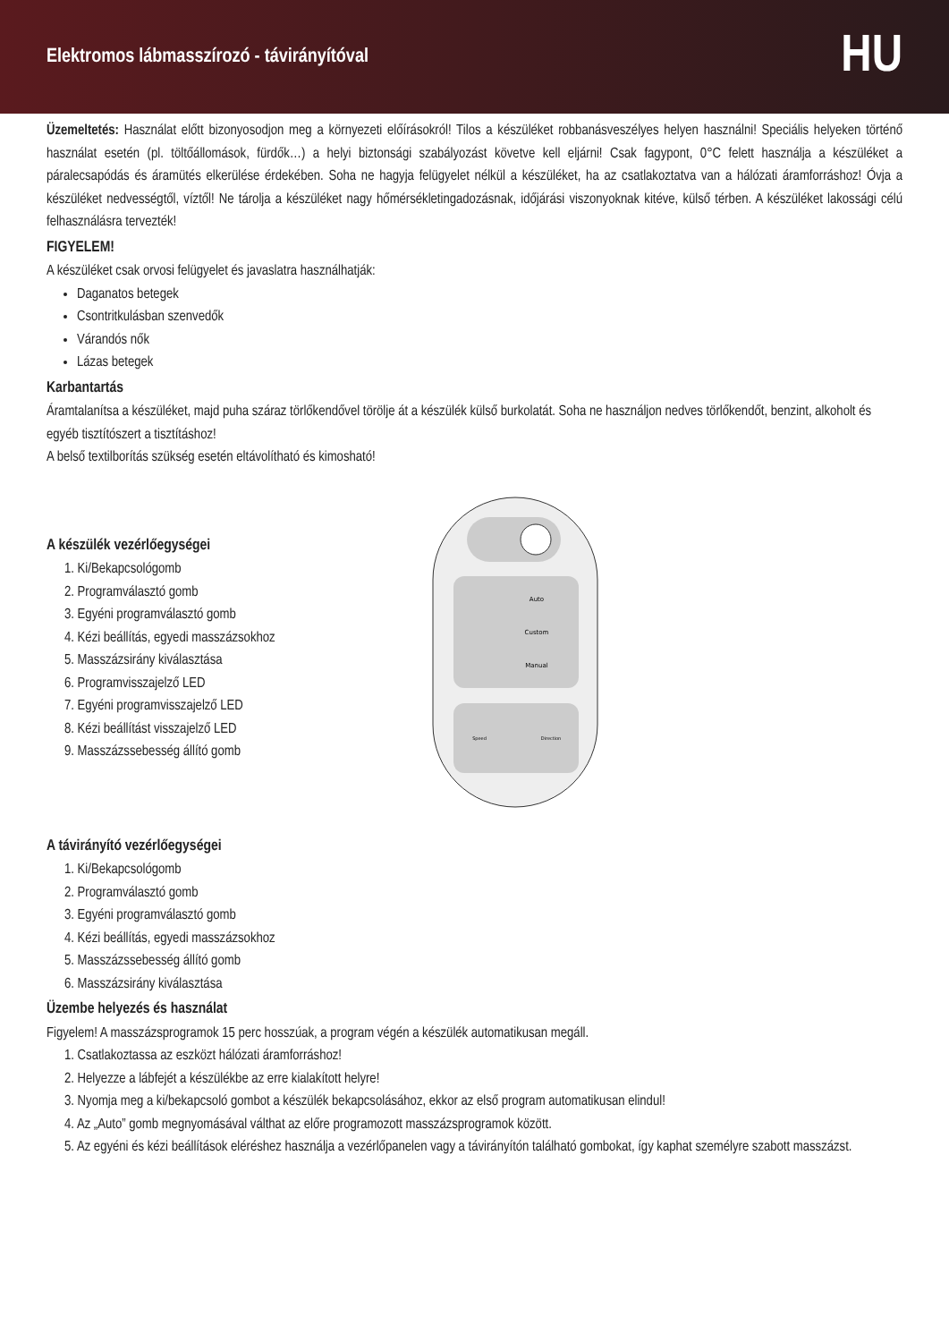Elektromos lábmasszírozó - távirányítóval
HU
Üzemeltetés: Használat előtt bizonyosodjon meg a környezeti előírásokról! Tilos a készüléket robbanásveszélyes helyen használni! Speciális helyeken történő használat esetén (pl. töltőállomások, fürdők…) a helyi biztonsági szabályozást követve kell eljárni! Csak fagypont, 0°C felett használja a készüléket a páralecsapódás és áramütés elkerülése érdekében. Soha ne hagyja felügyelet nélkül a készüléket, ha az csatlakoztatva van a hálózati áramforráshoz! Óvja a készüléket nedvességtől, víztől! Ne tárolja a készüléket nagy hőmérsékletingadozásnak, időjárási viszonyoknak kitéve, külső térben. A készüléket lakossági célú felhasználásra tervezték!
FIGYELEM!
A készüléket csak orvosi felügyelet és javaslatra használhatják:
Daganatos betegek
Csontritkulásban szenvedők
Várandós nők
Lázas betegek
Karbantartás
Áramtalanítsa a készüléket, majd puha száraz törlőkendővel törölje át a készülék külső burkolatát. Soha ne használjon nedves törlőkendőt, benzint, alkoholt és egyéb tisztítószert a tisztításhoz!
A belső textilborítás szükség esetén eltávolítható és kimosható!
A készülék vezérlőegységei
1. Ki/Bekapcsológomb
2. Programválasztó gomb
3. Egyéni programválasztó gomb
4. Kézi beállítás, egyedi masszázsokhoz
5. Masszázsirány kiválasztása
6. Programvisszajelző LED
7. Egyéni programvisszajelző LED
8. Kézi beállítást visszajelző LED
9. Masszázssebesség állító gomb
Auto
Custom
Manual
Speed
Direction
A távirányító vezérlőegységei
1. Ki/Bekapcsológomb
2. Programválasztó gomb
3. Egyéni programválasztó gomb
4. Kézi beállítás, egyedi masszázsokhoz
5. Masszázssebesség állító gomb
6. Masszázsirány kiválasztása
Üzembe helyezés és használat
Figyelem! A masszázsprogramok 15 perc hosszúak, a program végén a készülék automatikusan megáll.
1. Csatlakoztassa az eszközt hálózati áramforráshoz!
2. Helyezze a lábfejét a készülékbe az erre kialakított helyre!
3. Nyomja meg a ki/bekapcsoló gombot a készülék bekapcsolásához, ekkor az első program automatikusan elindul!
4. Az „Auto” gomb megnyomásával válthat az előre programozott masszázsprogramok között.
5. Az egyéni és kézi beállítások eléréshez használja a vezérlőpanelen vagy a távirányítón található gombokat, így kaphat személyre szabott masszázst.